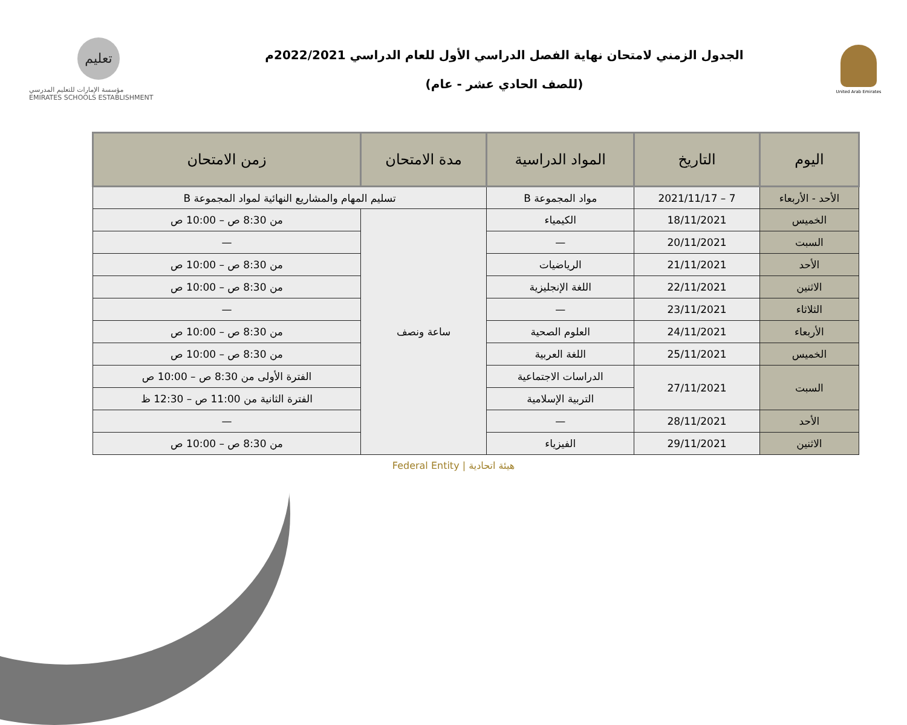تعليم
مؤسسة الإمارات للتعليم المدرسي
EMIRATES SCHOOLS ESTABLISHMENT
الجدول الزمني لامتحان نهاية الفصل الدراسي الأول للعام الدراسي 2022/2021م
(للصف الحادي عشر - عام)
United Arab Emirates
| اليوم | التاريخ | المواد الدراسية | مدة الامتحان | زمن الامتحان |
| --- | --- | --- | --- | --- |
| الأحد - الأربعاء | 7 – 2021/11/17 | مواد المجموعة B | تسليم المهام والمشاريع النهائية لمواد المجموعة B | |
| الخميس | 18/11/2021 | الكيمياء | ساعة ونصف | من 8:30 ص – 10:00 ص |
| السبت | 20/11/2021 | — | | — |
| الأحد | 21/11/2021 | الرياضيات | | من 8:30 ص – 10:00 ص |
| الاثنين | 22/11/2021 | اللغة الإنجليزية | | من 8:30 ص – 10:00 ص |
| الثلاثاء | 23/11/2021 | — | | — |
| الأربعاء | 24/11/2021 | العلوم الصحية | | من 8:30 ص – 10:00 ص |
| الخميس | 25/11/2021 | اللغة العربية | | من 8:30 ص – 10:00 ص |
| السبت | 27/11/2021 | الدراسات الاجتماعية | | الفترة الأولى من 8:30 ص – 10:00 ص |
| | | التربية الإسلامية | | الفترة الثانية من 11:00 ص – 12:30 ظ |
| الأحد | 28/11/2021 | — | | — |
| الاثنين | 29/11/2021 | الفيزياء | | من 8:30 ص – 10:00 ص |
Federal Entity | هيئة اتحادية